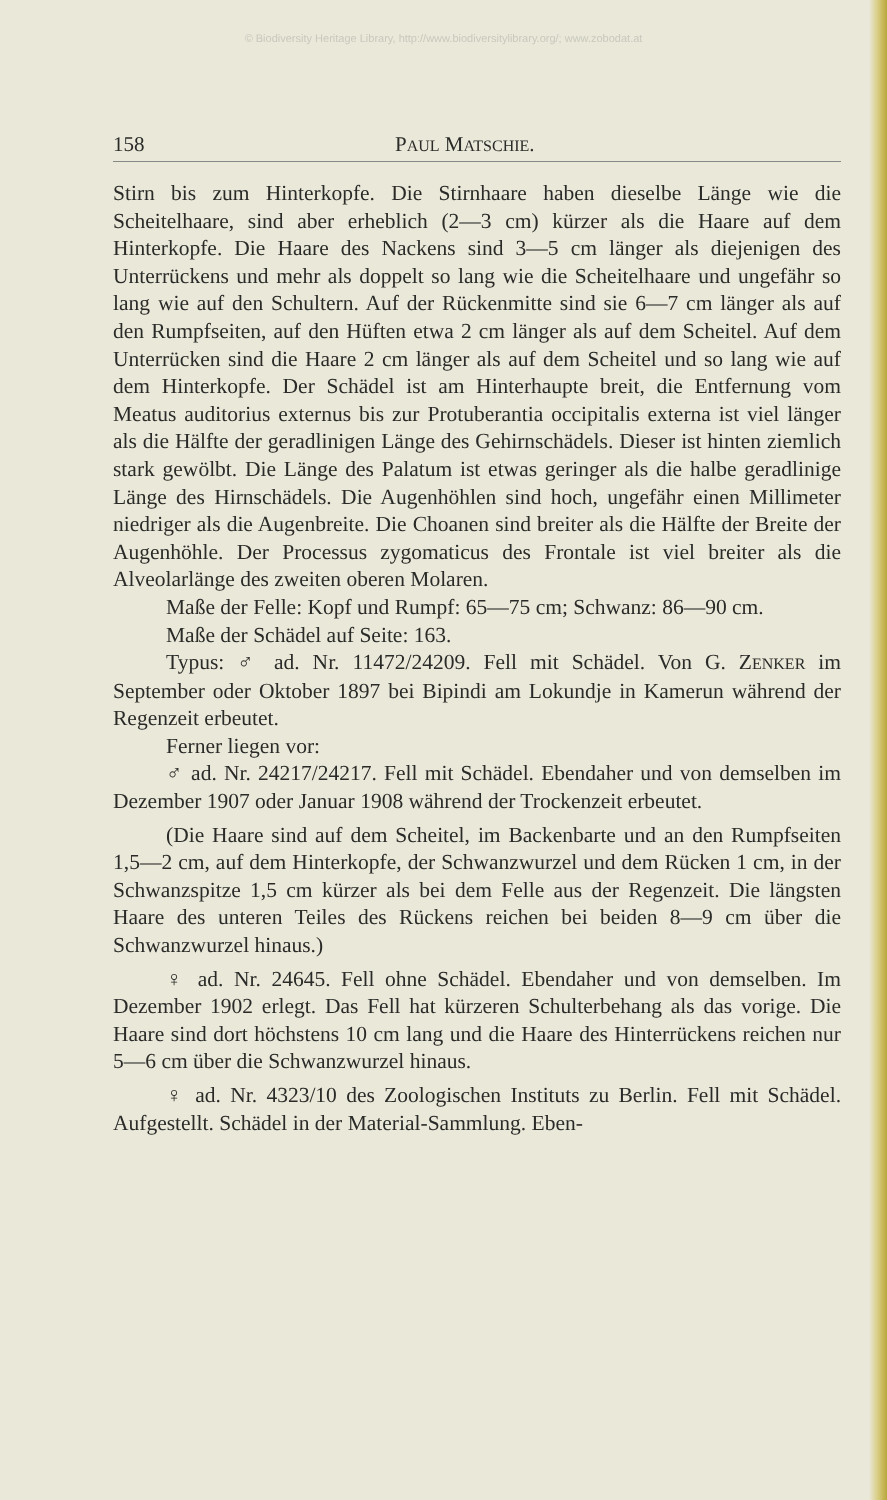© Biodiversity Heritage Library, http://www.biodiversitylibrary.org/; www.zobodat.at
158 PAUL MATSCHIE.
Stirn bis zum Hinterkopfe. Die Stirnhaare haben dieselbe Länge wie die Scheitelhaare, sind aber erheblich (2—3 cm) kürzer als die Haare auf dem Hinterkopfe. Die Haare des Nackens sind 3—5 cm länger als diejenigen des Unterrückens und mehr als doppelt so lang wie die Scheitelhaare und ungefähr so lang wie auf den Schultern. Auf der Rückenmitte sind sie 6—7 cm länger als auf den Rumpfseiten, auf den Hüften etwa 2 cm länger als auf dem Scheitel. Auf dem Unterrücken sind die Haare 2 cm länger als auf dem Scheitel und so lang wie auf dem Hinterkopfe. Der Schädel ist am Hinterhaupte breit, die Entfernung vom Meatus auditorius externus bis zur Protuberantia occipitalis externa ist viel länger als die Hälfte der geradlinigen Länge des Gehirnschädels. Dieser ist hinten ziemlich stark gewölbt. Die Länge des Palatum ist etwas geringer als die halbe geradlinige Länge des Hirnschädels. Die Augenhöhlen sind hoch, ungefähr einen Millimeter niedriger als die Augenbreite. Die Choanen sind breiter als die Hälfte der Breite der Augenhöhle. Der Processus zygomaticus des Frontale ist viel breiter als die Alveolarlänge des zweiten oberen Molaren.
Maße der Felle: Kopf und Rumpf: 65—75 cm; Schwanz: 86—90 cm.
Maße der Schädel auf Seite: 163.
Typus: ♂ ad. Nr. 11472/24209. Fell mit Schädel. Von G. ZENKER im September oder Oktober 1897 bei Bipindi am Lokundje in Kamerun während der Regenzeit erbeutet.
Ferner liegen vor:
♂ ad. Nr. 24217/24217. Fell mit Schädel. Ebendaher und von demselben im Dezember 1907 oder Januar 1908 während der Trockenzeit erbeutet.
(Die Haare sind auf dem Scheitel, im Backenbarte und an den Rumpfseiten 1,5—2 cm, auf dem Hinterkopfe, der Schwanzwurzel und dem Rücken 1 cm, in der Schwanzspitze 1,5 cm kürzer als bei dem Felle aus der Regenzeit. Die längsten Haare des unteren Teiles des Rückens reichen bei beiden 8—9 cm über die Schwanzwurzel hinaus.)
♀ ad. Nr. 24645. Fell ohne Schädel. Ebendaher und von demselben. Im Dezember 1902 erlegt. Das Fell hat kürzeren Schulterbehang als das vorige. Die Haare sind dort höchstens 10 cm lang und die Haare des Hinterrückens reichen nur 5—6 cm über die Schwanzwurzel hinaus.
♀ ad. Nr. 4323/10 des Zoologischen Instituts zu Berlin. Fell mit Schädel. Aufgestellt. Schädel in der Material-Sammlung. Eben-